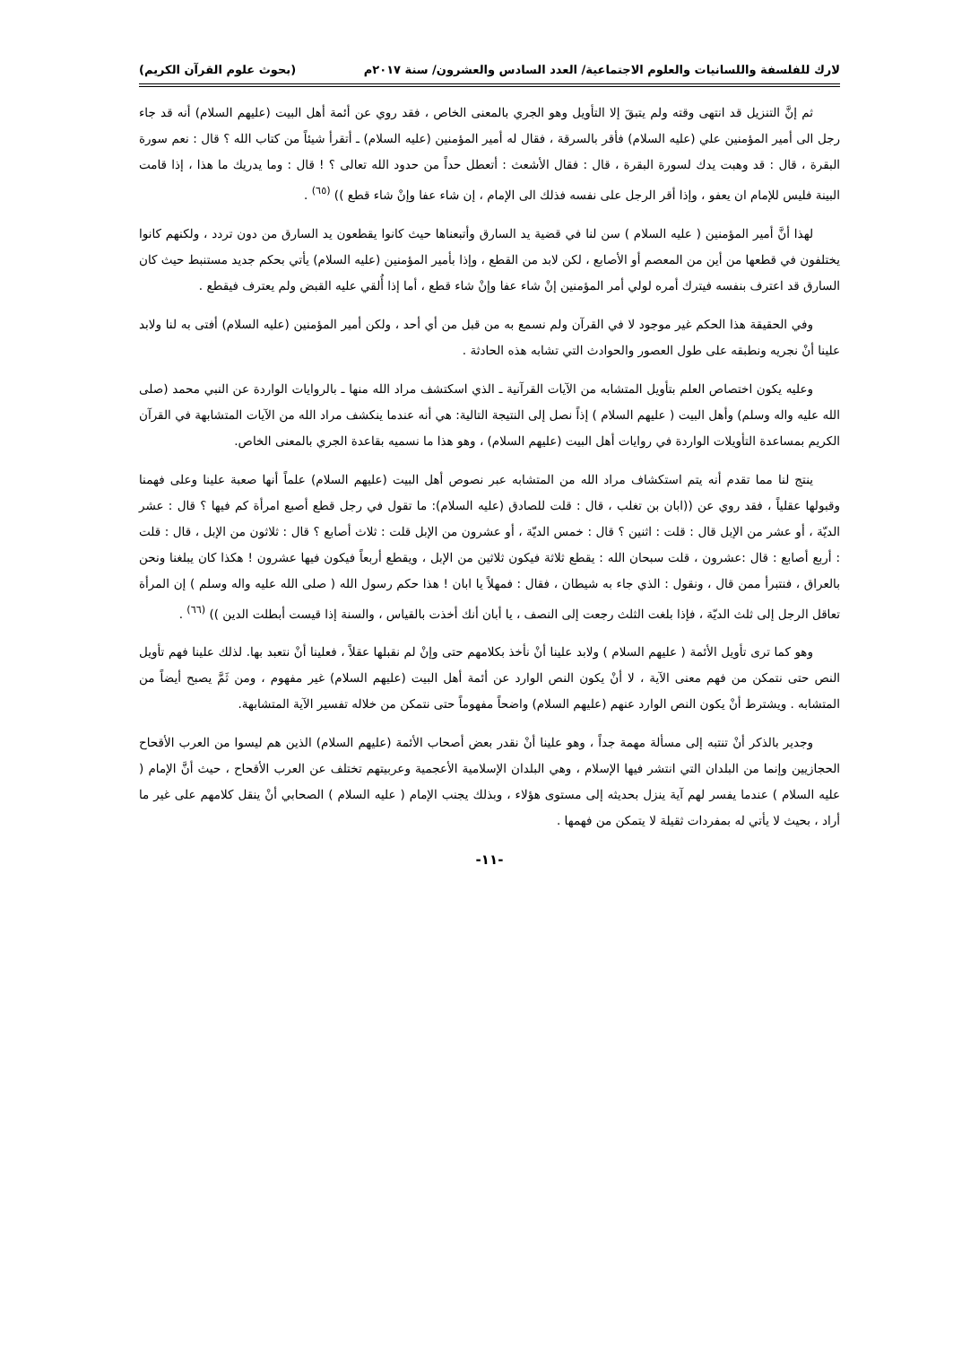لارك للفلسفة واللسانيات والعلوم الاجتماعية/ العدد السادس والعشرون/ سنة ٢٠١٧م (بحوث علوم القرآن الكريم)
ثم إنَّ التنزيل قد انتهى وقته ولم يتبقَ إلا التأويل وهو الجري بالمعنى الخاص ، فقد روي عن أئمة أهل البيت (عليهم السلام) أنه قد جاء رجل الى أمير المؤمنين علي (عليه السلام) فأقر بالسرقة ، فقال له أمير المؤمنين (عليه السلام) ـ أتقرأ شيئاً من كتاب الله ؟ قال : نعم سورة البقرة ، قال : قد وهبت يدك لسورة البقرة ، قال : فقال الأشعث : أتعطل حداً من حدود الله تعالى ؟ ! قال : وما يدريك ما هذا ، إذا قامت البينة فليس للإمام ان يعفو ، وإذا أقر الرجل على نفسه فذلك الى الإمام ، إن شاء عفا وإنْ شاء قطع )) <sup>(٦٥)</sup> .
لهذا أنَّ أمير المؤمنين ( عليه السلام ) سن لنا في قضية يد السارق وأتبعناها حيث كانوا يقطعون يد السارق من دون تردد ، ولكنهم كانوا يختلفون في قطعها من أين من المعصم أو الأصابع ، لكن لابد من القطع ، وإذا بأمير المؤمنين (عليه السلام) يأتي بحكم جديد مستنبط حيث كان السارق قد اعترف بنفسه فيترك أمره لولي أمر المؤمنين إنْ شاء عفا وإنْ شاء قطع ، أما إذا أُلقي عليه القبض ولم يعترف فيقطع .
وفي الحقيقة هذا الحكم غير موجود لا في القرآن ولم نسمع به من قبل من أي أحد ، ولكن أمير المؤمنين (عليه السلام) أفتى به لنا ولابد علينا أنْ نجريه ونطبقه على طول العصور والحوادث التي تشابه هذه الحادثة .
وعليه يكون اختصاص العلم بتأويل المتشابه من الآيات القرآنية ـ الذي اسكتشف مراد الله منها ـ بالروايات الواردة عن النبي محمد (صلى الله عليه واله وسلم) وأهل البيت ( عليهم السلام ) إذاً نصل إلى النتيجة التالية: هي أنه عندما ينكشف مراد الله من الآيات المتشابهة في القرآن الكريم بمساعدة التأويلات الواردة في روايات أهل البيت (عليهم السلام) ، وهو هذا ما نسميه بقاعدة الجري بالمعنى الخاص.
ينتج لنا مما تقدم أنه يتم استكشاف مراد الله من المتشابه عبر نصوص أهل البيت (عليهم السلام) علماً أنها صعبة علينا وعلى فهمنا وقبولها عقلياً ، فقد روي عن ((ابان بن تغلب ، قال : قلت للصادق (عليه السلام): ما تقول في رجل قطع أصبع امرأة كم فيها ؟ قال : عشر الديّة ، أو عشر من الإبل قال : قلت : اثنين ؟ قال : خمس الديّة ، أو عشرون من الإبل قلت : ثلاث أصابع ؟ قال : ثلاثون من الإبل ، قال : قلت : أربع أصابع : قال :عشرون ، قلت سبحان الله : يقطع ثلاثة فيكون ثلاثين من الإبل ، ويقطع أربعاً فيكون فيها عشرون ! هكذا كان يبلغنا ونحن بالعراق ، فنتبرأ ممن قال ، ونقول : الذي جاء به شيطان ، فقال : فمهلاً يا ابان ! هذا حكم رسول الله ( صلى الله عليه واله وسلم ) إن المرأة تعاقل الرجل إلى ثلث الديّة ، فإذا بلغت الثلث رجعت إلى النصف ، يا أبان أنك أخذت بالقياس ، والسنة إذا قيست أبطلت الدين )) <sup>(٦٦)</sup> .
وهو كما ترى تأويل الأئمة ( عليهم السلام ) ولابد علينا أنْ نأخذ بكلامهم حتى وإنْ لم نقبلها عقلاً ، فعلينا أنْ نتعبد بها. لذلك علينا فهم تأويل النص حتى نتمكن من فهم معنى الآية ، لا أنْ يكون النص الوارد عن أئمة أهل البيت (عليهم السلام) غير مفهوم ، ومن ثَمَّ يصبح أيضاً من المتشابه . ويشترط أنْ يكون النص الوارد عنهم (عليهم السلام) واضحاً مفهوماً حتى نتمكن من خلاله تفسير الآية المتشابهة.
وجدير بالذكر أنْ تنتبه إلى مسألة مهمة جداً ، وهو علينا أنْ نقدر بعض أصحاب الأئمة (عليهم السلام) الذين هم ليسوا من العرب الأقحاح الحجازيين وإنما من البلدان التي انتشر فيها الإسلام ، وهي البلدان الإسلامية الأعجمية وعربيتهم تختلف عن العرب الأقحاح ، حيث أنَّ الإمام ( عليه السلام ) عندما يفسر لهم آية ينزل بحديثه إلى مستوى هؤلاء ، وبذلك يجنب الإمام ( عليه السلام ) الصحابي أنْ ينقل كلامهم على غير ما أراد ، بحيث لا يأتي له بمفردات ثقيلة لا يتمكن من فهمها .
-١١-